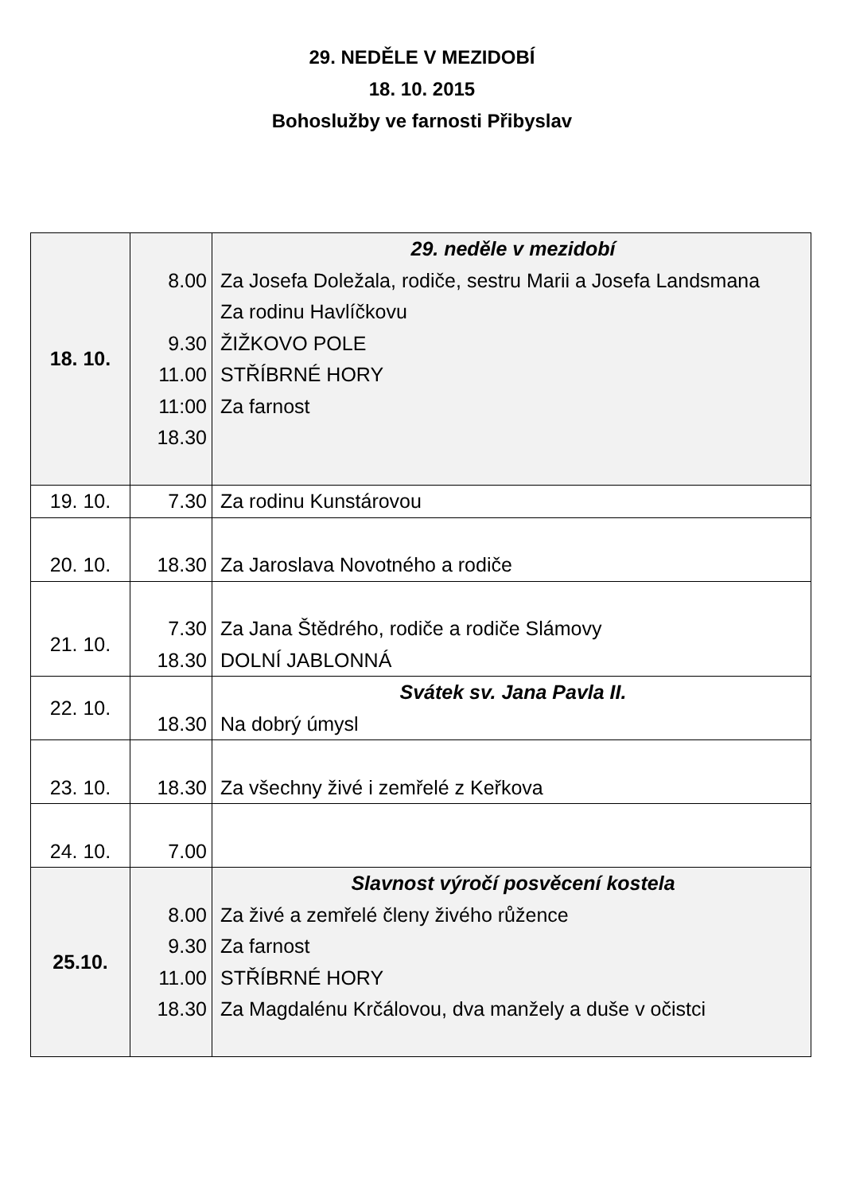29. NEDĚLE V MEZIDOBÍ
18. 10. 2015
Bohoslužby ve farnosti Přibyslav
| 18. 10. | 8.00 9.30 11.00 11:00 18.30 | 29. neděle v mezidobí Za Josefa Doležala, rodiče, sestru Marii a Josefa Landsmana Za rodinu Havlíčkovu ŽIŽKOVO POLE STŘÍBRNÉ HORY Za farnost |
| 19. 10. | 7.30 | Za rodinu Kunstárovou |
| 20. 10. | 18.30 | Za Jaroslava Novotného a rodiče |
| 21. 10. | 7.30 18.30 | Za Jana Štědrého, rodiče a rodiče Slámovy DOLNÍ JABLONNÁ |
| 22. 10. | 18.30 | Svátek sv. Jana Pavla II. Na dobrý úmysl |
| 23. 10. | 18.30 | Za všechny živé i zemřelé z Keřkova |
| 24. 10. | 7.00 | |
| 25.10. | 8.00 9.30 11.00 18.30 | Slavnost výročí posvěcení kostela Za živé a zemřelé členy živého růžence Za farnost STŘÍBRNÉ HORY Za Magdalénu Krčálovou, dva manžely a duše v očistci |